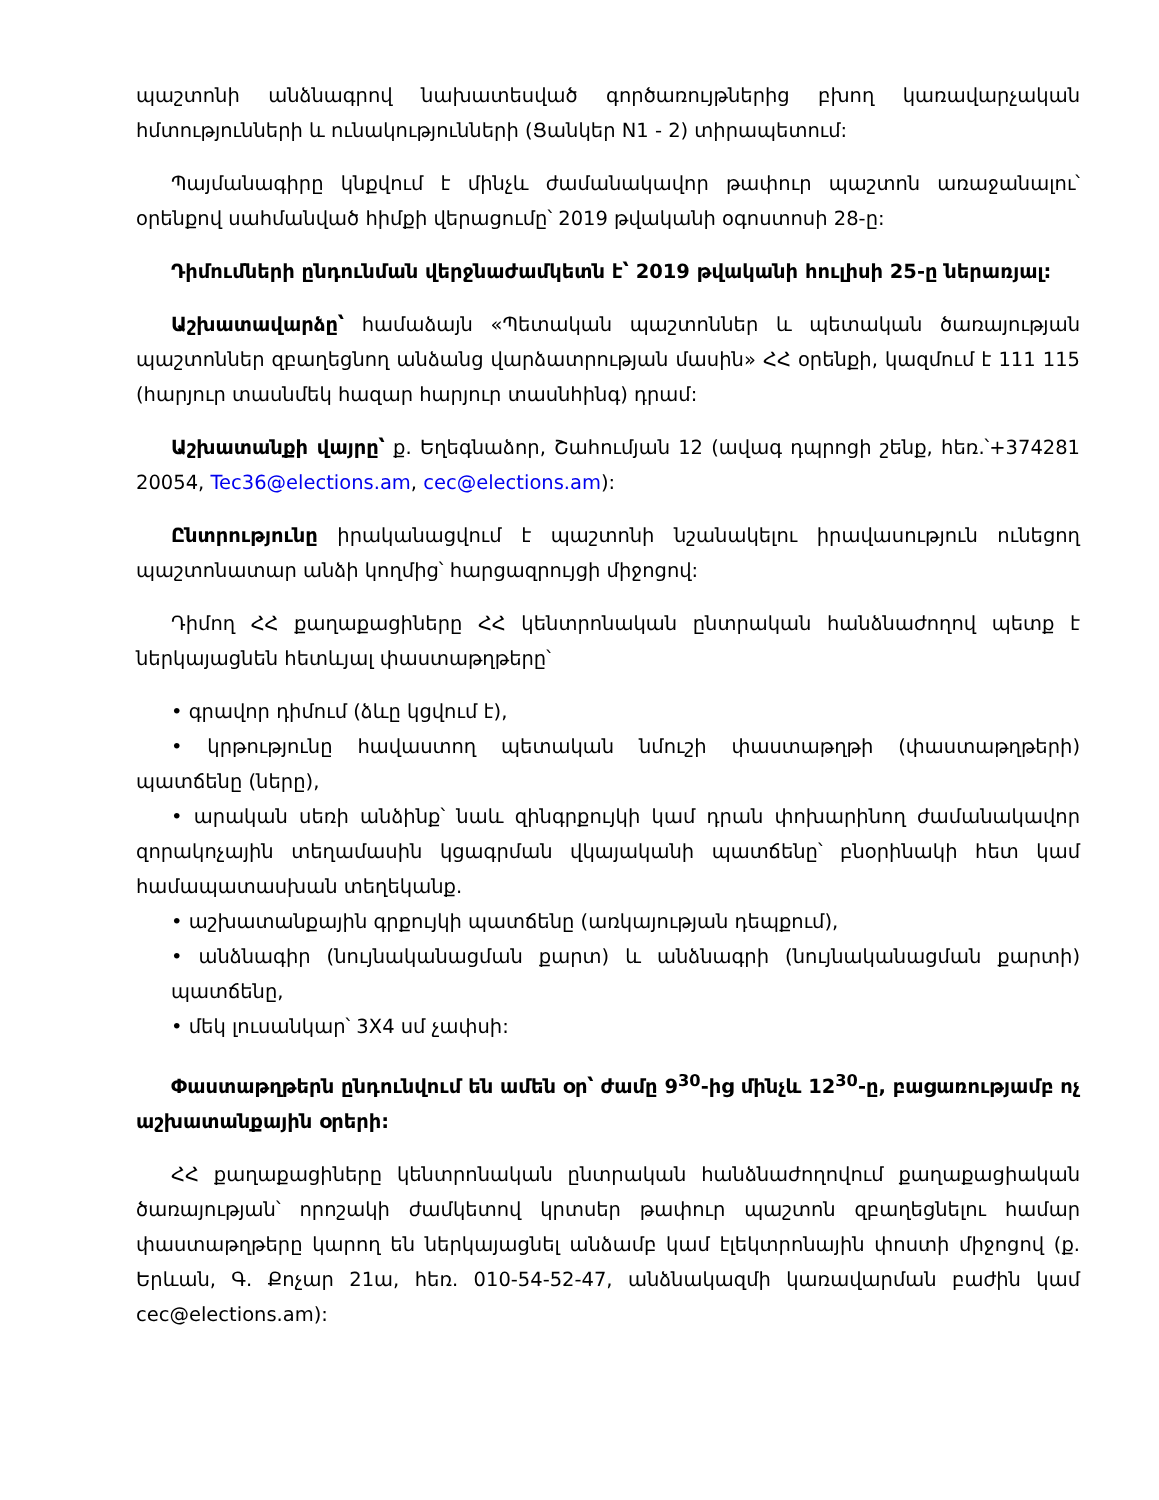պաշտոնի անձնագրով նախատեսված գործառույթներից բխող կառավարչական հմտությունների և ունակությունների (Ցանկեր N1 - 2) տիրապետում:
Պայմանագիրը կնքվում է մինչև ժամանակավոր թափուր պաշտոն առաջանալու՝ օրենքով սահմանված հիմքի վերացումը՝ 2019 թվականի օգոստոսի 28-ը:
Դիմումների ընդունման վերջնաժամկետն է՝ 2019 թվականի հուլիսի 25-ը ներառյալ:
Աշխատավարձը՝ համաձայն «Պետական պաշտոններ և պետական ծառայության պաշտոններ զբաղեցնող անձանց վարձատրության մասին» ՀՀ օրենքի, կազմում է 111 115 (հարյուր տասնմեկ հազար հարյուր տասնհինգ) դրամ:
Աշխատանքի վայրը՝ ք. Եղեգնաձոր, Շահումյան 12 (ավագ դպրոցի շենք, հեռ.՝+374281 20054, Tec36@elections.am, cec@elections.am):
Ընտրությունը իրականացվում է պաշտոնի նշանակելու իրավասություն ունեցող պաշտոնատար անձի կողմից՝ հարցազրույցի միջոցով:
Դիմող ՀՀ քաղաքացիները ՀՀ կենտրոնական ընտրական հանձնաժողով պետք է ներկայացնեն հետևյալ փաստաթղթերը՝
• գրավոր դիմում (ձևը կցվում է),
• կրթությունը հավաստող պետական նմուշի փաստաթղթի (փաստաթղթերի) պատճենը (ները),
• արական սեռի անձինք՝ նաև զինգրքույկի կամ դրան փոխարինող ժամանակավոր զորակոչային տեղամասին կցագրման վկայականի պատճենը՝ բնօրինակի հետ կամ համապատասխան տեղեկանք.
• աշխատանքային գրքույկի պատճենը (առկայության դեպքում),
• անձնագիր (նույնականացման քարտ) և անձնագրի (նույնականացման քարտի) պատճենը,
• մեկ լուսանկար՝ 3X4 սմ չափսի:
Փաստաթղթերն ընդունվում են ամեն օր՝ ժամը 9<sup>30</sup>-ից մինչև 12<sup>30</sup>-ը, բացառությամբ ոչ աշխատանքային օրերի:
ՀՀ քաղաքացիները կենտրոնական ընտրական հանձնաժողովում քաղաքացիական ծառայության՝ որոշակի ժամկետով կրտսեր թափուր պաշտոն զբաղեցնելու համար փաստաթղթերը կարող են ներկայացնել անձամբ կամ էլեկտրոնային փոստի միջոցով (ք. Երևան, Գ. Քոչար 21ա, հեռ. 010-54-52-47, անձնակազմի կառավարման բաժին կամ cec@elections.am):